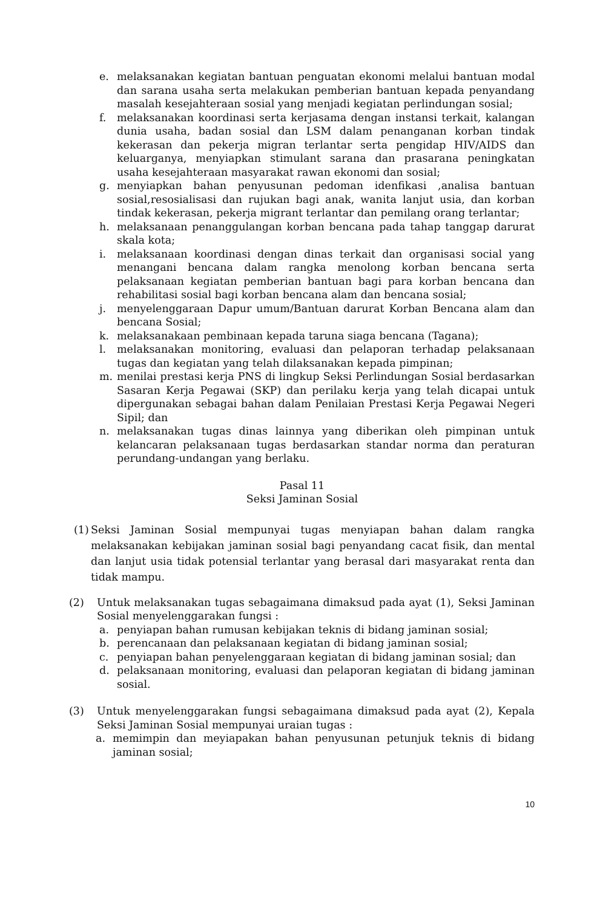e. melaksanakan kegiatan bantuan penguatan ekonomi melalui bantuan modal dan sarana usaha serta melakukan pemberian bantuan kepada penyandang masalah kesejahteraan sosial yang menjadi kegiatan perlindungan sosial;
f. melaksanakan koordinasi serta kerjasama dengan instansi terkait, kalangan dunia usaha, badan sosial dan LSM dalam penanganan korban tindak kekerasan dan pekerja migran terlantar serta pengidap HIV/AIDS dan keluarganya, menyiapkan stimulant sarana dan prasarana peningkatan usaha kesejahteraan masyarakat rawan ekonomi dan sosial;
g. menyiapkan bahan penyusunan pedoman idenfikasi ,analisa bantuan sosial,resosialisasi dan rujukan bagi anak, wanita lanjut usia, dan korban tindak kekerasan, pekerja migrant terlantar dan pemilang orang terlantar;
h. melaksanaan penanggulangan korban bencana pada tahap tanggap darurat skala kota;
i. melaksanaan koordinasi dengan dinas terkait dan organisasi social yang menangani bencana dalam rangka menolong korban bencana serta pelaksanaan kegiatan pemberian bantuan bagi para korban bencana dan rehabilitasi sosial bagi korban bencana alam dan bencana sosial;
j. menyelenggaraan Dapur umum/Bantuan darurat Korban Bencana alam dan bencana Sosial;
k. melaksanakaan pembinaan kepada taruna siaga bencana (Tagana);
l. melaksanakan monitoring, evaluasi dan pelaporan terhadap pelaksanaan tugas dan kegiatan yang telah dilaksanakan kepada pimpinan;
m. menilai prestasi kerja PNS di lingkup Seksi Perlindungan Sosial berdasarkan Sasaran Kerja Pegawai (SKP) dan perilaku kerja yang telah dicapai untuk dipergunakan sebagai bahan dalam Penilaian Prestasi Kerja Pegawai Negeri Sipil; dan
n. melaksanakan tugas dinas lainnya yang diberikan oleh pimpinan untuk kelancaran pelaksanaan tugas berdasarkan standar norma dan peraturan perundang-undangan yang berlaku.
Pasal 11
Seksi Jaminan Sosial
(1) Seksi Jaminan Sosial mempunyai tugas menyiapan bahan dalam rangka melaksanakan kebijakan jaminan sosial bagi penyandang cacat fisik, dan mental dan lanjut usia tidak potensial terlantar yang berasal dari masyarakat renta dan tidak mampu.
(2) Untuk melaksanakan tugas sebagaimana dimaksud pada ayat (1), Seksi Jaminan Sosial menyelenggarakan fungsi :
a. penyiapan bahan rumusan kebijakan teknis di bidang jaminan sosial;
b. perencanaan dan pelaksanaan kegiatan di bidang jaminan sosial;
c. penyiapan bahan penyelenggaraan kegiatan di bidang jaminan sosial; dan
d. pelaksanaan monitoring, evaluasi dan pelaporan kegiatan di bidang jaminan sosial.
(3) Untuk menyelenggarakan fungsi sebagaimana dimaksud pada ayat (2), Kepala Seksi Jaminan Sosial mempunyai uraian tugas :
a. memimpin dan meyiapakan bahan penyusunan petunjuk teknis di bidang jaminan sosial;
10